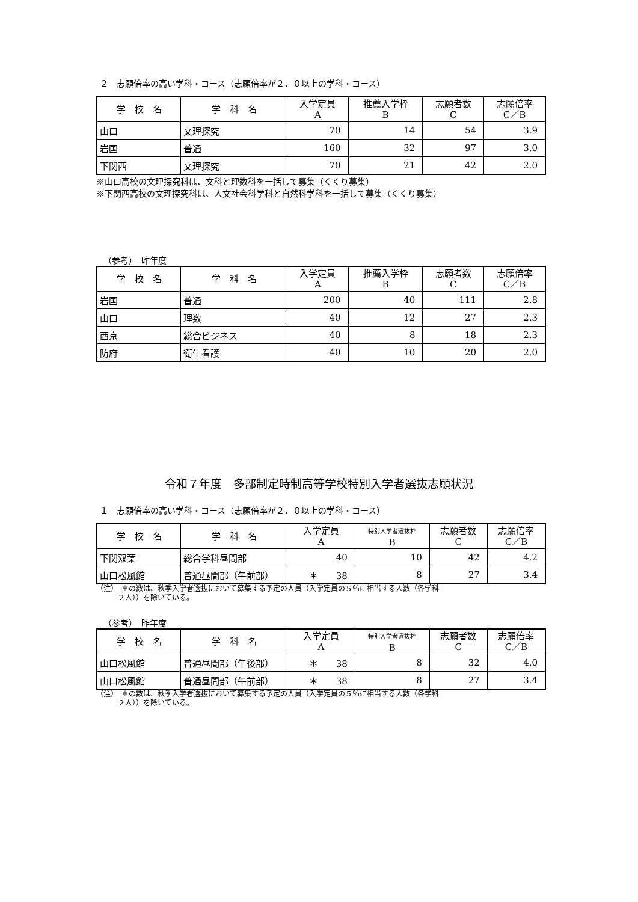２　志願倍率の高い学科・コース（志願倍率が２．０以上の学科・コース）
| 学 校 名 | 学 科 名 | 入学定員 A | 推薦入学枠 B | 志願者数 C | 志願倍率 C／B |
| --- | --- | --- | --- | --- | --- |
| 山口 | 文理探究 | 70 | 14 | 54 | 3.9 |
| 岩国 | 普通 | 160 | 32 | 97 | 3.0 |
| 下関西 | 文理探究 | 70 | 21 | 42 | 2.0 |
※山口高校の文理探究科は、文科と理数科を一括して募集（くくり募集）
※下関西高校の文理探究科は、人文社会科学科と自然科学科を一括して募集（くくり募集）
（参考）　昨年度
| 学 校 名 | 学 科 名 | 入学定員 A | 推薦入学枠 B | 志願者数 C | 志願倍率 C／B |
| --- | --- | --- | --- | --- | --- |
| 岩国 | 普通 | 200 | 40 | 111 | 2.8 |
| 山口 | 理数 | 40 | 12 | 27 | 2.3 |
| 西京 | 総合ビジネス | 40 | 8 | 18 | 2.3 |
| 防府 | 衛生看護 | 40 | 10 | 20 | 2.0 |
令和７年度　多部制定時制高等学校特別入学者選抜志願状況
１　志願倍率の高い学科・コース（志願倍率が２．０以上の学科・コース）
| 学 校 名 | 学 科 名 | 入学定員 A | 特別入学者選抜枠 B | 志願者数 C | 志願倍率 C／B |
| --- | --- | --- | --- | --- | --- |
| 下関双葉 | 総合学科昼間部 | 40 | 10 | 42 | 4.2 |
| 山口松風館 | 普通昼間部（午前部） | ＊ 38 | 8 | 27 | 3.4 |
（注）　＊の数は、秋季入学者選抜において募集する予定の人員（入学定員の５％に相当する人数（各学科
　　　２人））を除いている。
（参考）　昨年度
| 学 校 名 | 学 科 名 | 入学定員 A | 特別入学者選抜枠 B | 志願者数 C | 志願倍率 C／B |
| --- | --- | --- | --- | --- | --- |
| 山口松風館 | 普通昼間部（午後部） | ＊ 38 | 8 | 32 | 4.0 |
| 山口松風館 | 普通昼間部（午前部） | ＊ 38 | 8 | 27 | 3.4 |
（注）　＊の数は、秋季入学者選抜において募集する予定の人員（入学定員の５％に相当する人数（各学科
　　　２人））を除いている。